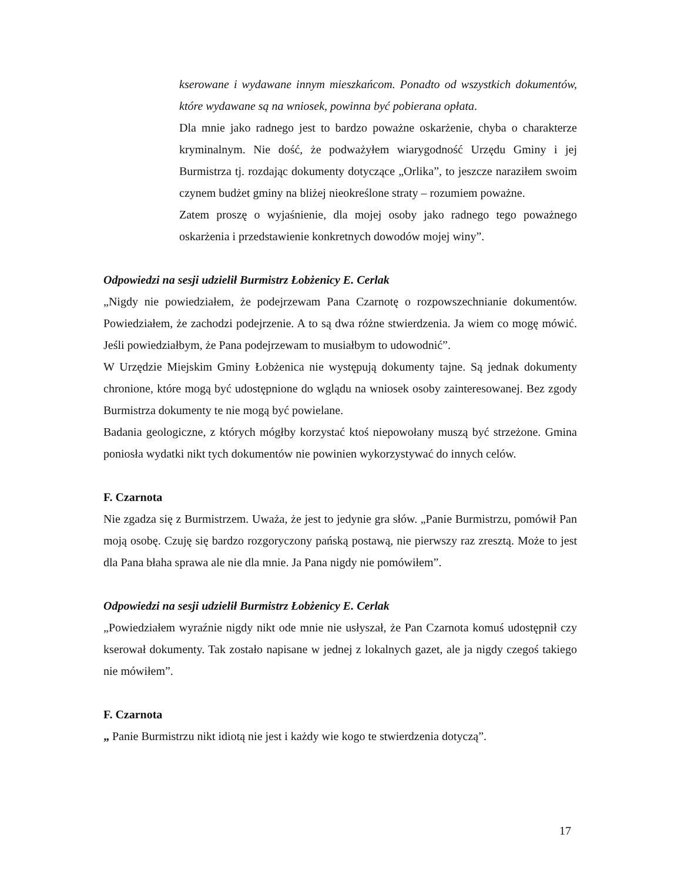kserowane i wydawane innym mieszkańcom. Ponadto od wszystkich dokumentów, które wydawane są na wniosek, powinna być pobierana opłata.
Dla mnie jako radnego jest to bardzo poważne oskarżenie, chyba o charakterze kryminalnym. Nie dość, że podważyłem wiarygodność Urzędu Gminy i jej Burmistrza tj. rozdając dokumenty dotyczące „Orlika”, to jeszcze naraziłem swoim czynem budżet gminy na bliżej nieokreślone straty – rozumiem poważne.
Zatem proszę o wyjaśnienie, dla mojej osoby jako radnego tego poważnego oskarżenia i przedstawienie konkretnych dowodów mojej winy”.
Odpowiedzi na sesji udzielił Burmistrz Łobżenicy E. Cerlak
„Nigdy nie powiedziałem, że podejrzewam Pana Czarnotę o rozpowszechnianie dokumentów. Powiedziałem, że zachodzi podejrzenie. A to są dwa różne stwierdzenia. Ja wiem co mogę mówić. Jeśli powiedziałbym, że Pana podejrzewam to musiałbym to udowodnić”.
W Urzędzie Miejskim Gminy Łobżenica nie występują dokumenty tajne. Są jednak dokumenty chronione, które mogą być udostępnione do wglądu na wniosek osoby zainteresowanej. Bez zgody Burmistrza dokumenty te nie mogą być powielane.
Badania geologiczne, z których mógłby korzystać ktoś niepowołany muszą być strzeżone. Gmina poniosła wydatki nikt tych dokumentów nie powinien wykorzystywać do innych celów.
F. Czarnota
Nie zgadza się z Burmistrzem. Uważa, że jest to jedynie gra słów. „Panie Burmistrzu, pomówił Pan moją osobę. Czuję się bardzo rozgoryczony pańską postawą, nie pierwszy raz zresztą. Może to jest dla Pana błaha sprawa ale nie dla mnie. Ja Pana nigdy nie pomówiłem”.
Odpowiedzi na sesji udzielił Burmistrz Łobżenicy E. Cerlak
„Powiedziałem wyraźnie nigdy nikt ode mnie nie usłyszał, że Pan Czarnota komuś udostępnił czy kserował dokumenty. Tak zostało napisane w jednej z lokalnych gazet, ale ja nigdy czegoś takiego nie mówiłem”.
F. Czarnota
„ Panie Burmistrzu nikt idiotą nie jest i każdy wie kogo te stwierdzenia dotyczą”.
17